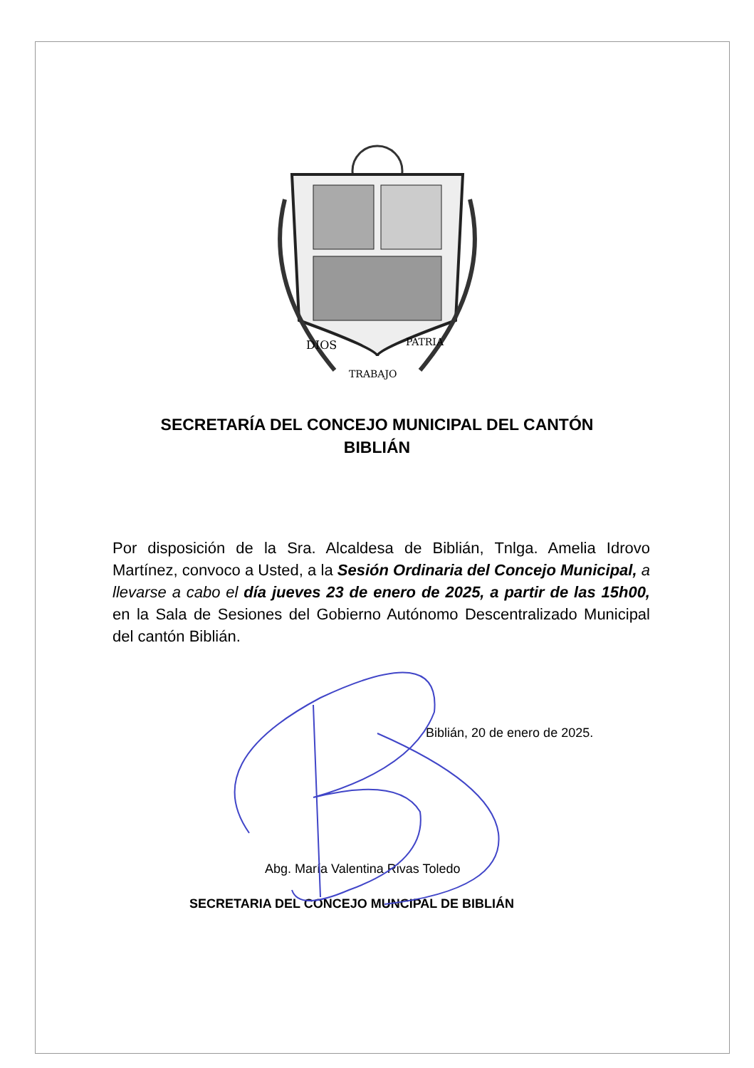DIOS
PATRIA
TRABAJO
SECRETARÍA DEL CONCEJO MUNICIPAL DEL CANTÓN BIBLIÁN
Por disposición de la Sra. Alcaldesa de Biblián, Tnlga. Amelia Idrovo Martínez, convoco a Usted, a la Sesión Ordinaria del Concejo Municipal, a llevarse a cabo el día jueves 23 de enero de 2025, a partir de las 15h00, en la Sala de Sesiones del Gobierno Autónomo Descentralizado Municipal del cantón Biblián.
Biblián, 20 de enero de 2025.
Abg. María Valentina Rivas Toledo
SECRETARIA DEL CONCEJO MUNCIPAL DE BIBLIÁN